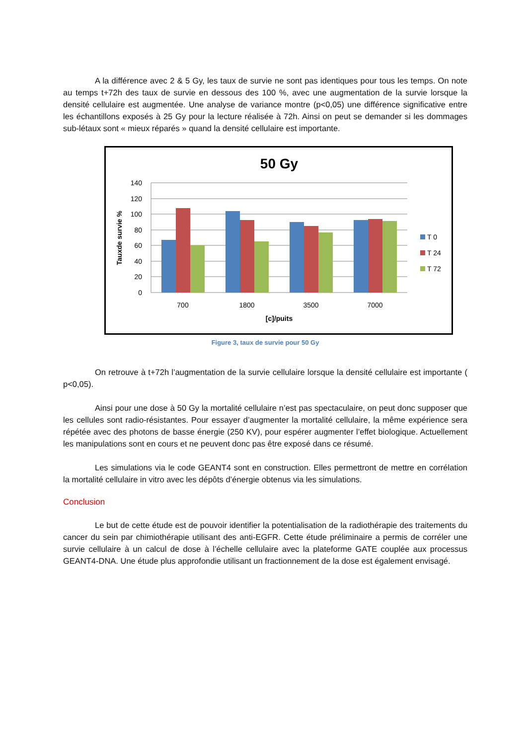A la différence avec 2 & 5 Gy, les taux de survie ne sont pas identiques pour tous les temps. On note au temps t+72h des taux de survie en dessous des 100 %, avec une augmentation de la survie lorsque la densité cellulaire est augmentée. Une analyse de variance montre (p<0,05) une différence significative entre les échantillons exposés à 25 Gy pour la lecture réalisée à 72h. Ainsi on peut se demander si les dommages sub-létaux sont « mieux réparés » quand la densité cellulaire est importante.
50 Gy
140
120
100
80
60
40
20
0
Tauxde survie %
700
1800
3500
7000
[c]/puits
T 0
T 24
T 72
Figure 3, taux de survie pour 50 Gy
On retrouve à t+72h l’augmentation de la survie cellulaire lorsque la densité cellulaire est importante ( p<0,05).
Ainsi pour une dose à 50 Gy la mortalité cellulaire n’est pas spectaculaire, on peut donc supposer que les cellules sont radio-résistantes. Pour essayer d’augmenter la mortalité cellulaire, la même expérience sera répétée avec des photons de basse énergie (250 KV), pour espérer augmenter l’effet biologique. Actuellement les manipulations sont en cours et ne peuvent donc pas être exposé dans ce résumé.
Les simulations via le code GEANT4 sont en construction. Elles permettront de mettre en corrélation la mortalité cellulaire in vitro avec les dépôts d’énergie obtenus via les simulations.
Conclusion
Le but de cette étude est de pouvoir identifier la potentialisation de la radiothérapie des traitements du cancer du sein par chimiothérapie utilisant des anti-EGFR. Cette étude préliminaire a permis de corréler une survie cellulaire à un calcul de dose à l’échelle cellulaire avec la plateforme GATE couplée aux processus GEANT4-DNA. Une étude plus approfondie utilisant un fractionnement de la dose est également envisagé.